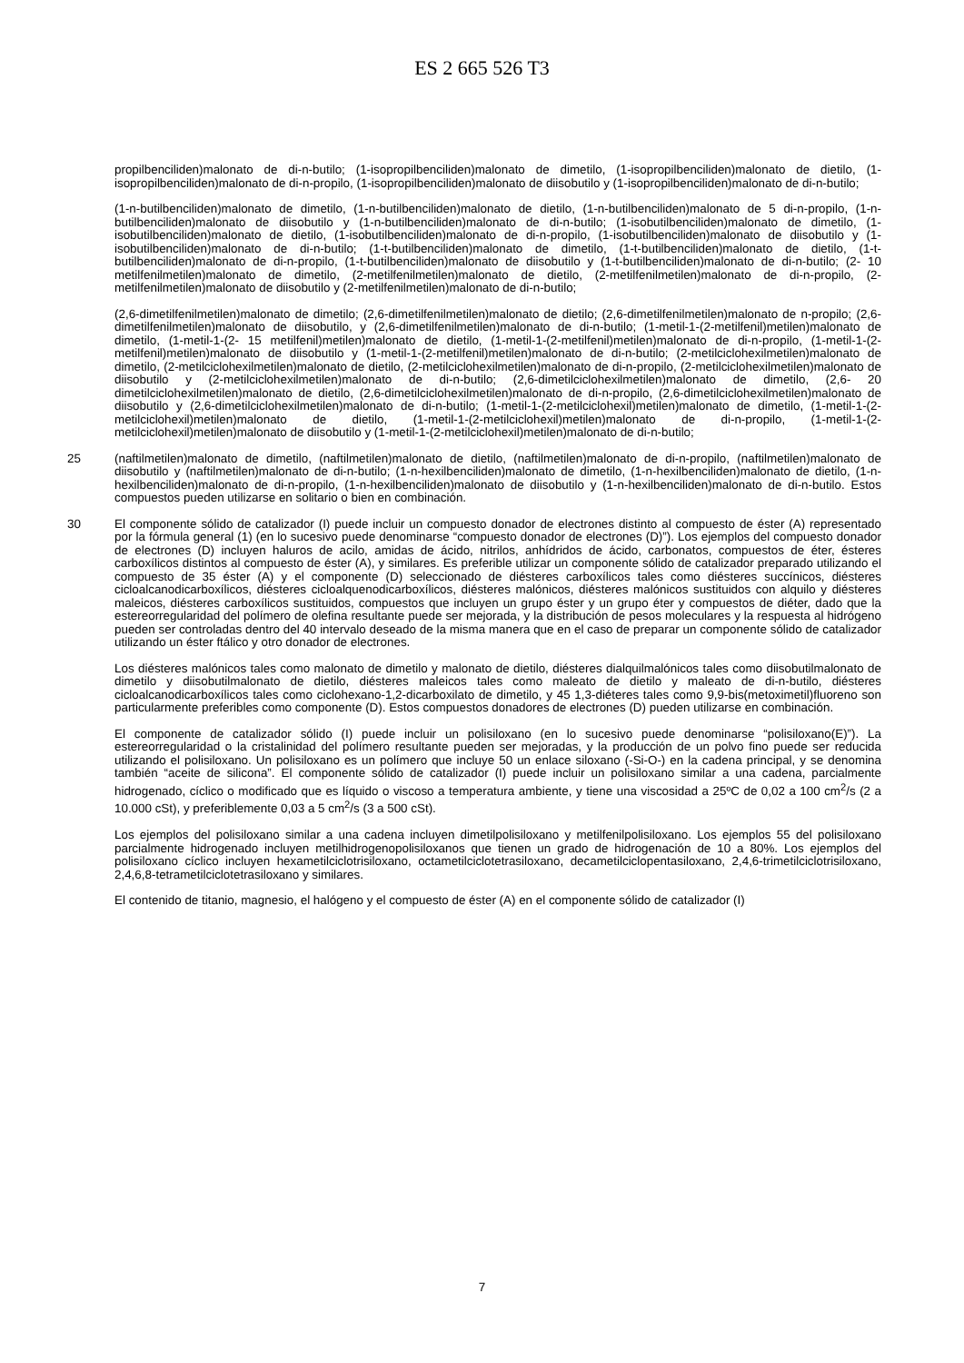ES 2 665 526 T3
propilbenciliden)malonato de di-n-butilo; (1-isopropilbenciliden)malonato de dimetilo, (1-isopropilbenciliden)malonato de dietilo, (1-isopropilbenciliden)malonato de di-n-propilo, (1-isopropilbenciliden)malonato de diisobutilo y (1-isopropilbenciliden)malonato de di-n-butilo;
(1-n-butilbenciliden)malonato de dimetilo, (1-n-butilbenciliden)malonato de dietilo, (1-n-butilbenciliden)malonato de 5 di-n-propilo, (1-n-butilbenciliden)malonato de diisobutilo y (1-n-butilbenciliden)malonato de di-n-butilo; (1-isobutilbenciliden)malonato de dimetilo, (1-isobutilbenciliden)malonato de dietilo, (1-isobutilbenciliden)malonato de di-n-propilo, (1-isobutilbenciliden)malonato de diisobutilo y (1-isobutilbenciliden)malonato de di-n-butilo; (1-t-butilbenciliden)malonato de dimetilo, (1-t-butilbenciliden)malonato de dietilo, (1-t-butilbenciliden)malonato de di-n-propilo, (1-t-butilbenciliden)malonato de diisobutilo y (1-t-butilbenciliden)malonato de di-n-butilo; (2- 10 metilfenilmetilen)malonato de dimetilo, (2-metilfenilmetilen)malonato de dietilo, (2-metilfenilmetilen)malonato de di-n-propilo, (2-metilfenilmetilen)malonato de diisobutilo y (2-metilfenilmetilen)malonato de di-n-butilo;
(2,6-dimetilfenilmetilen)malonato de dimetilo; (2,6-dimetilfenilmetilen)malonato de dietilo; (2,6-dimetilfenilmetilen)malonato de n-propilo; (2,6-dimetilfenilmetilen)malonato de diisobutilo, y (2,6-dimetilfenilmetilen)malonato de di-n-butilo; (1-metil-1-(2-metilfenil)metilen)malonato de dimetilo, (1-metil-1-(2- 15 metilfenil)metilen)malonato de dietilo, (1-metil-1-(2-metilfenil)metilen)malonato de di-n-propilo, (1-metil-1-(2-metilfenil)metilen)malonato de diisobutilo y (1-metil-1-(2-metilfenil)metilen)malonato de di-n-butilo; (2-metilciclohexilmetilen)malonato de dimetilo, (2-metilciclohexilmetilen)malonato de dietilo, (2-metilciclohexilmetilen)malonato de di-n-propilo, (2-metilciclohexilmetilen)malonato de diisobutilo y (2-metilciclohexilmetilen)malonato de di-n-butilo; (2,6-dimetilciclohexilmetilen)malonato de dimetilo, (2,6- 20 dimetilciclohexilmetilen)malonato de dietilo, (2,6-dimetilciclohexilmetilen)malonato de di-n-propilo, (2,6-dimetilciclohexilmetilen)malonato de diisobutilo y (2,6-dimetilciclohexilmetilen)malonato de di-n-butilo; (1-metil-1-(2-metilciclohexil)metilen)malonato de dimetilo, (1-metil-1-(2-metilciclohexil)metilen)malonato de dietilo, (1-metil-1-(2-metilciclohexil)metilen)malonato de di-n-propilo, (1-metil-1-(2-metilciclohexil)metilen)malonato de diisobutilo y (1-metil-1-(2-metilciclohexil)metilen)malonato de di-n-butilo;
25 (naftilmetilen)malonato de dimetilo, (naftilmetilen)malonato de dietilo, (naftilmetilen)malonato de di-n-propilo, (naftilmetilen)malonato de diisobutilo y (naftilmetilen)malonato de di-n-butilo; (1-n-hexilbenciliden)malonato de dimetilo, (1-n-hexilbenciliden)malonato de dietilo, (1-n-hexilbenciliden)malonato de di-n-propilo, (1-n-hexilbenciliden)malonato de diisobutilo y (1-n-hexilbenciliden)malonato de di-n-butilo. Estos compuestos pueden utilizarse en solitario o bien en combinación.
30 El componente sólido de catalizador (I) puede incluir un compuesto donador de electrones distinto al compuesto de éster (A) representado por la fórmula general (1) (en lo sucesivo puede denominarse “compuesto donador de electrones (D)”). Los ejemplos del compuesto donador de electrones (D) incluyen haluros de acilo, amidas de ácido, nitrilos, anhídridos de ácido, carbonatos, compuestos de éter, ésteres carboxílicos distintos al compuesto de éster (A), y similares. Es preferible utilizar un componente sólido de catalizador preparado utilizando el compuesto de 35 éster (A) y el componente (D) seleccionado de diésteres carboxílicos tales como diésteres succínicos, diésteres cicloalcanodicarboxílicos, diésteres cicloalquenodicarboxílicos, diésteres malónicos, diésteres malónicos sustituidos con alquilo y diésteres maleicos, diésteres carboxílicos sustituidos, compuestos que incluyen un grupo éster y un grupo éter y compuestos de diéter, dado que la estereorregularidad del polímero de olefina resultante puede ser mejorada, y la distribución de pesos moleculares y la respuesta al hidrógeno pueden ser controladas dentro del 40 intervalo deseado de la misma manera que en el caso de preparar un componente sólido de catalizador utilizando un éster ftálico y otro donador de electrones.
Los diésteres malónicos tales como malonato de dimetilo y malonato de dietilo, diésteres dialquilmalónicos tales como diisobutilmalonato de dimetilo y diisobutilmalonato de dietilo, diésteres maleicos tales como maleato de dietilo y maleato de di-n-butilo, diésteres cicloalcanodicarboxílicos tales como ciclohexano-1,2-dicarboxilato de dimetilo, y 45 1,3-diéteres tales como 9,9-bis(metoximetil)fluoreno son particularmente preferibles como componente (D). Estos compuestos donadores de electrones (D) pueden utilizarse en combinación.
El componente de catalizador sólido (I) puede incluir un polisiloxano (en lo sucesivo puede denominarse “polisiloxano(E)”). La estereorregularidad o la cristalinidad del polímero resultante pueden ser mejoradas, y la producción de un polvo fino puede ser reducida utilizando el polisiloxano. Un polisiloxano es un polímero que incluye 50 un enlace siloxano (-Si-O-) en la cadena principal, y se denomina también “aceite de silicona”. El componente sólido de catalizador (I) puede incluir un polisiloxano similar a una cadena, parcialmente hidrogenado, cíclico o modificado que es líquido o viscoso a temperatura ambiente, y tiene una viscosidad a 25ºC de 0,02 a 100 cm<sup>2</sup>/s (2 a 10.000 cSt), y preferiblemente 0,03 a 5 cm<sup>2</sup>/s (3 a 500 cSt).
Los ejemplos del polisiloxano similar a una cadena incluyen dimetilpolisiloxano y metilfenilpolisiloxano. Los ejemplos 55 del polisiloxano parcialmente hidrogenado incluyen metilhidrogenopolisiloxanos que tienen un grado de hidrogenación de 10 a 80%. Los ejemplos del polisiloxano cíclico incluyen hexametilciclotrisiloxano, octametilciclotetrasiloxano, decametilciclopentasiloxano, 2,4,6-trimetilciclotrisiloxano, 2,4,6,8-tetrametilciclotetrasiloxano y similares.
El contenido de titanio, magnesio, el halógeno y el compuesto de éster (A) en el componente sólido de catalizador (I)
7